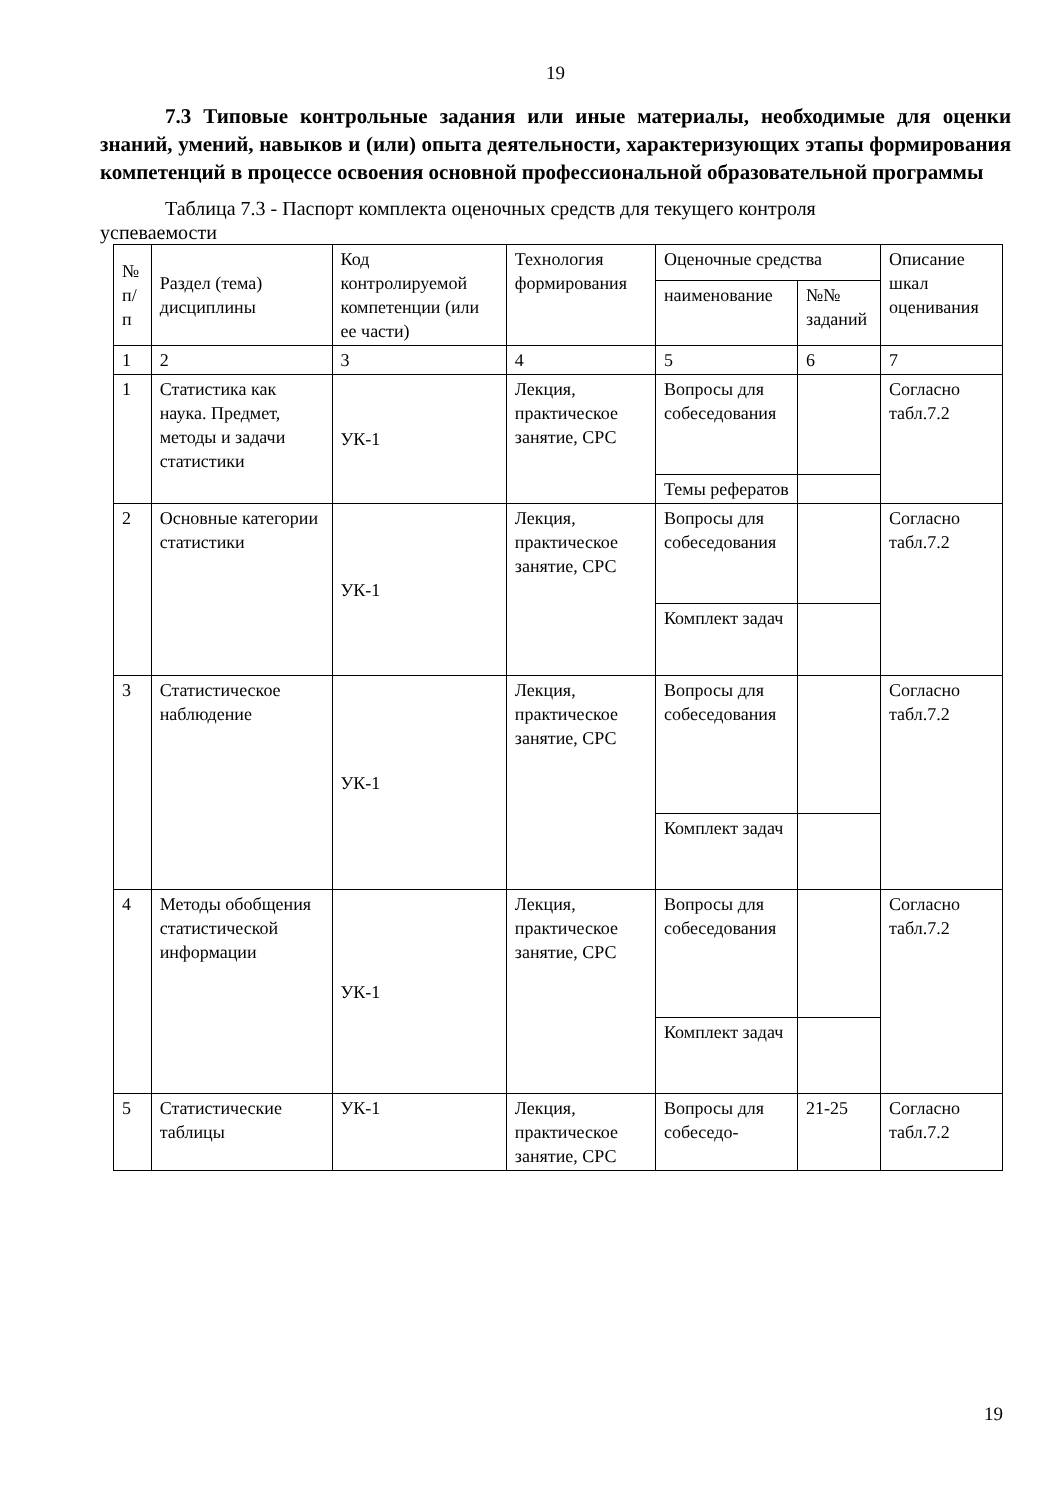19
7.3 Типовые контрольные задания или иные материалы, необходимые для оценки знаний, умений, навыков и (или) опыта деятельности, характеризующих этапы формирования компетенций в процессе освоения основной профессиональной образовательной программы
Таблица 7.3 - Паспорт комплекта оценочных средств для текущего контроля
успеваемости
| № п/п | Раздел (тема) дисциплины | Код контролируемой компетенции (или ее части) | Технология формирования | Оценочные средства | | Описание шкал оценивания |
| | | | | наименование | №№ заданий | |
| 1 | 2 | 3 | 4 | 5 | 6 | 7 |
| 1 | Статистика как наука. Предмет, методы и задачи статистики | УК-1 | Лекция, практическое занятие, СРС | Вопросы для собеседования | | Согласно табл.7.2 |
| | | | | Темы рефератов | | |
| 2 | Основные категории статистики | УК-1 | Лекция, практическое занятие, СРС | Вопросы для собеседования | | Согласно табл.7.2 |
| | | | | Комплект задач | | |
| 3 | Статистическое наблюдение | УК-1 | Лекция, практическое занятие, СРС | Вопросы для собеседования | | Согласно табл.7.2 |
| | | | | Комплект задач | | |
| 4 | Методы обобщения статистической информации | УК-1 | Лекция, практическое занятие, СРС | Вопросы для собеседования | | Согласно табл.7.2 |
| | | | | Комплект задач | | |
| 5 | Статистические таблицы | УК-1 | Лекция, практическое занятие, СРС | Вопросы для собеседо- | 21-25 | Согласно табл.7.2 |
19